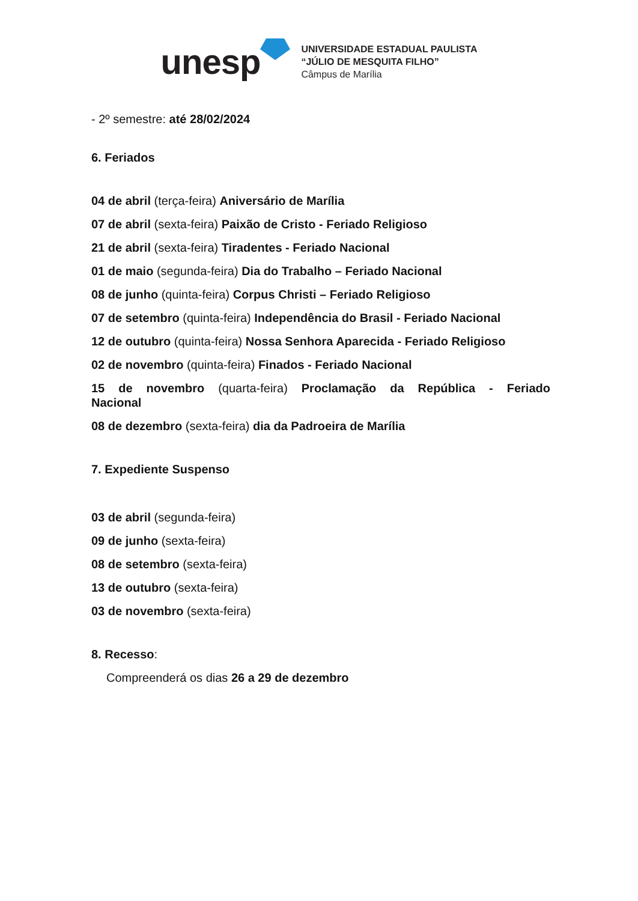unesp
UNIVERSIDADE ESTADUAL PAULISTA
“JÚLIO DE MESQUITA FILHO”
Câmpus de Marília
- 2º semestre: até 28/02/2024
6. Feriados
04 de abril (terça-feira) Aniversário de Marília
07 de abril (sexta-feira) Paixão de Cristo - Feriado Religioso
21 de abril (sexta-feira) Tiradentes - Feriado Nacional
01 de maio (segunda-feira) Dia do Trabalho – Feriado Nacional
08 de junho (quinta-feira) Corpus Christi – Feriado Religioso
07 de setembro (quinta-feira) Independência do Brasil - Feriado Nacional
12 de outubro (quinta-feira) Nossa Senhora Aparecida - Feriado Religioso
02 de novembro (quinta-feira) Finados - Feriado Nacional
15 de novembro (quarta-feira) Proclamação da República - Feriado Nacional
08 de dezembro (sexta-feira) dia da Padroeira de Marília
7. Expediente Suspenso
03 de abril (segunda-feira)
09 de junho (sexta-feira)
08 de setembro (sexta-feira)
13 de outubro (sexta-feira)
03 de novembro (sexta-feira)
8. Recesso:
Compreenderá os dias 26 a 29 de dezembro